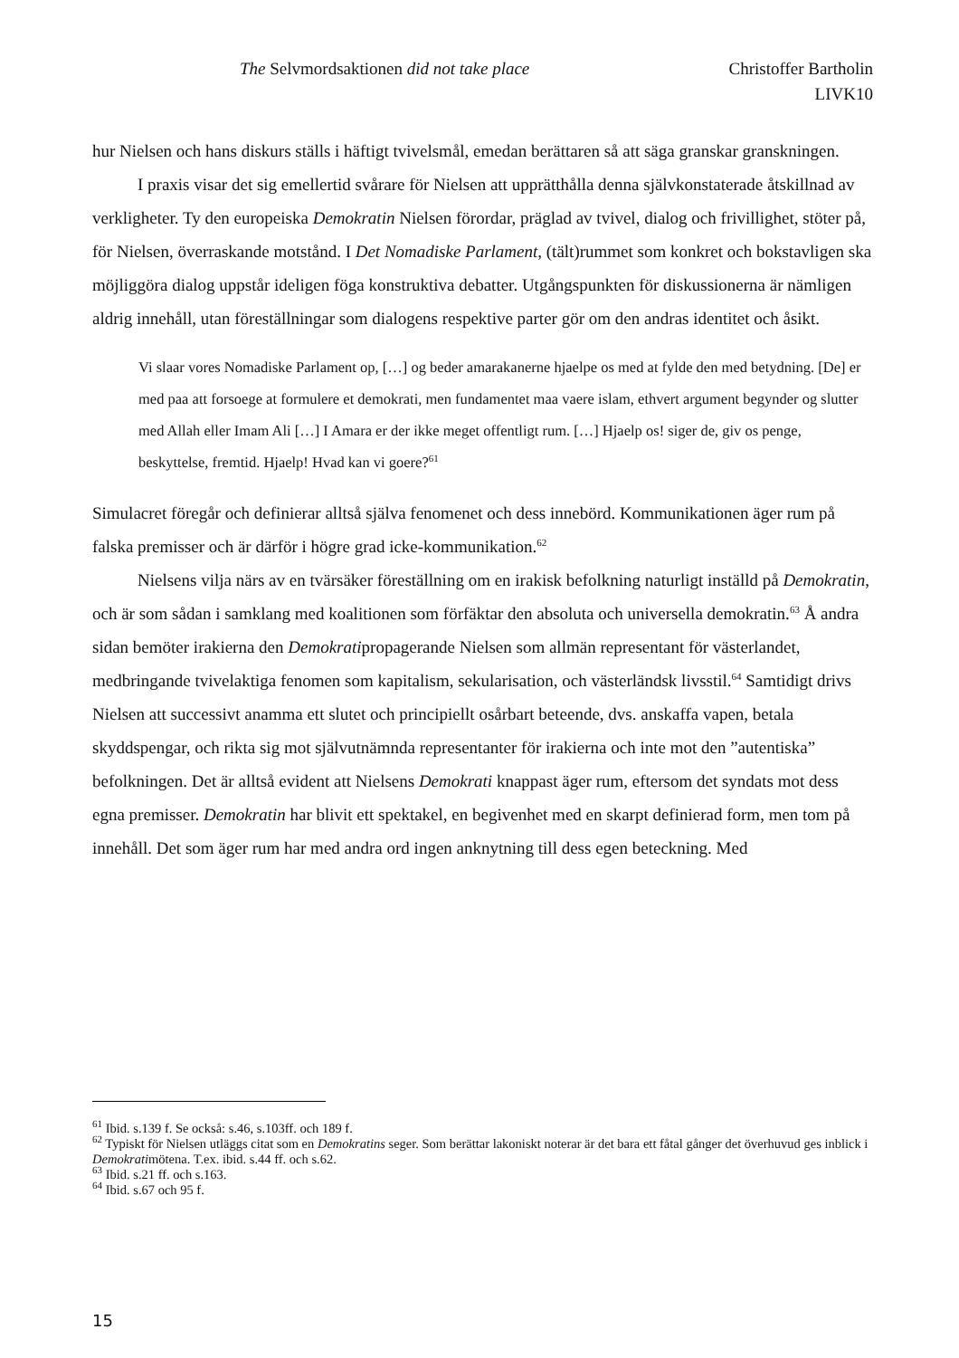The Selvmordsaktionen did not take place Christoffer Bartholin
LIVK10
hur Nielsen och hans diskurs ställs i häftigt tvivelsmål, emedan berättaren så att säga granskar granskningen.
I praxis visar det sig emellertid svårare för Nielsen att upprätthålla denna självkonstaterade åtskillnad av verkligheter. Ty den europeiska Demokratin Nielsen förordar, präglad av tvivel, dialog och frivillighet, stöter på, för Nielsen, överraskande motstånd. I Det Nomadiske Parlament, (tält)rummet som konkret och bokstavligen ska möjliggöra dialog uppstår ideligen föga konstruktiva debatter. Utgångspunkten för diskussionerna är nämligen aldrig innehåll, utan föreställningar som dialogens respektive parter gör om den andras identitet och åsikt.
Vi slaar vores Nomadiske Parlament op, […] og beder amarakanerne hjaelpe os med at fylde den med betydning. [De] er med paa att forsoege at formulere et demokrati, men fundamentet maa vaere islam, ethvert argument begynder og slutter med Allah eller Imam Ali […] I Amara er der ikke meget offentligt rum. […] Hjaelp os! siger de, giv os penge, beskyttelse, fremtid. Hjaelp! Hvad kan vi goere?<sup>61</sup>
Simulacret föregår och definierar alltså själva fenomenet och dess innebörd. Kommunikationen äger rum på falska premisser och är därför i högre grad icke-kommunikation.<sup>62</sup>
Nielsens vilja närs av en tvärsäker föreställning om en irakisk befolkning naturligt inställd på Demokratin, och är som sådan i samklang med koalitionen som förfäktar den absoluta och universella demokratin.<sup>63</sup> Å andra sidan bemöter irakierna den Demokratipropagerande Nielsen som allmän representant för västerlandet, medbringande tvivelaktiga fenomen som kapitalism, sekularisation, och västerländsk livsstil.<sup>64</sup> Samtidigt drivs Nielsen att successivt anamma ett slutet och principiellt osårbart beteende, dvs. anskaffa vapen, betala skyddspengar, och rikta sig mot självutnämnda representanter för irakierna och inte mot den ”autentiska” befolkningen. Det är alltså evident att Nielsens Demokrati knappast äger rum, eftersom det syndats mot dess egna premisser. Demokratin har blivit ett spektakel, en begivenhet med en skarpt definierad form, men tom på innehåll. Det som äger rum har med andra ord ingen anknytning till dess egen beteckning. Med
<sup>61</sup> Ibid. s.139 f. Se också: s.46, s.103ff. och 189 f.
<sup>62</sup> Typiskt för Nielsen utläggs citat som en Demokratins seger. Som berättar lakoniskt noterar är det bara ett fåtal gånger det överhuvud ges inblick i Demokratimötena. T.ex. ibid. s.44 ff. och s.62.
<sup>63</sup> Ibid. s.21 ff. och s.163.
<sup>64</sup> Ibid. s.67 och 95 f.
15